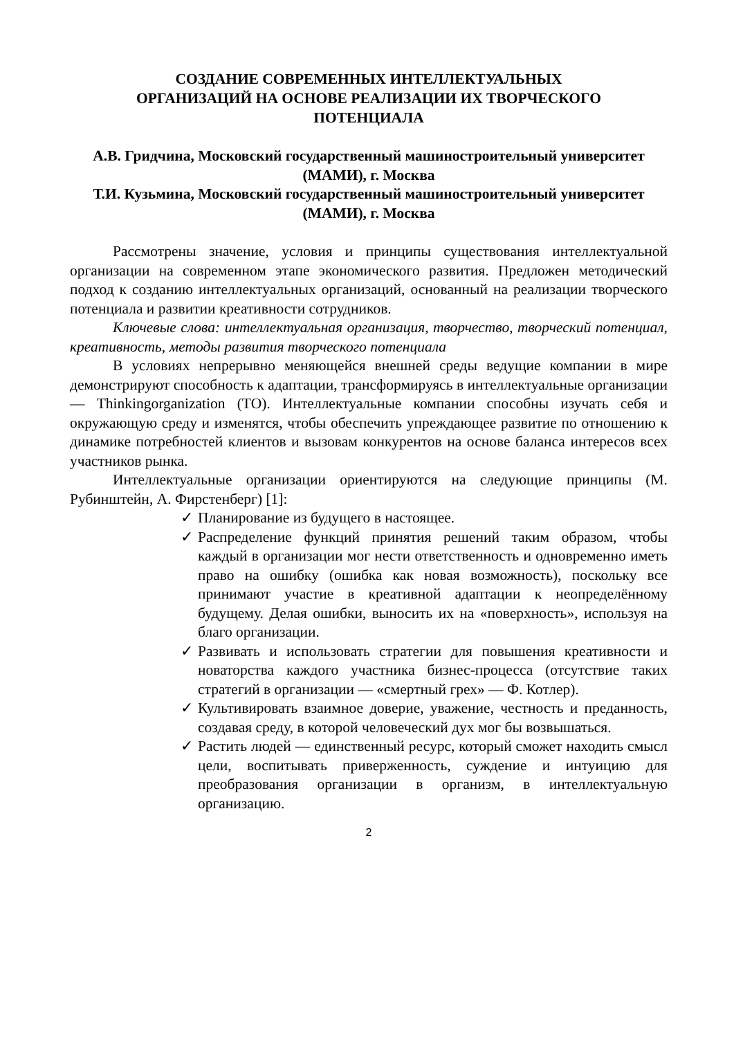СОЗДАНИЕ СОВРЕМЕННЫХ ИНТЕЛЛЕКТУАЛЬНЫХ
ОРГАНИЗАЦИЙ НА ОСНОВЕ РЕАЛИЗАЦИИ ИХ ТВОРЧЕСКОГО
ПОТЕНЦИАЛА
А.В. Гридчина, Московский государственный машиностроительный университет (МАМИ), г. Москва
Т.И. Кузьмина, Московский государственный машиностроительный университет (МАМИ), г. Москва
Рассмотрены значение, условия и принципы существования интеллектуальной организации на современном этапе экономического развития. Предложен методический подход к созданию интеллектуальных организаций, основанный на реализации творческого потенциала и развитии креативности сотрудников.
Ключевые слова: интеллектуальная организация, творчество, творческий потенциал, креативность, методы развития творческого потенциала
В условиях непрерывно меняющейся внешней среды ведущие компании в мире демонстрируют способность к адаптации, трансформируясь в интеллектуальные организации — Thinkingorganization (ТО). Интеллектуальные компании способны изучать себя и окружающую среду и изменятся, чтобы обеспечить упреждающее развитие по отношению к динамике потребностей клиентов и вызовам конкурентов на основе баланса интересов всех участников рынка.
Интеллектуальные организации ориентируются на следующие принципы (М. Рубинштейн, А. Фирстенберг) [1]:
✓ Планирование из будущего в настоящее.
✓ Распределение функций принятия решений таким образом, чтобы каждый в организации мог нести ответственность и одновременно иметь право на ошибку (ошибка как новая возможность), поскольку все принимают участие в креативной адаптации к неопределённому будущему. Делая ошибки, выносить их на «поверхность», используя на благо организации.
✓ Развивать и использовать стратегии для повышения креативности и новаторства каждого участника бизнес-процесса (отсутствие таких стратегий в организации — «смертный грех» — Ф. Котлер).
✓ Культивировать взаимное доверие, уважение, честность и преданность, создавая среду, в которой человеческий дух мог бы возвышаться.
✓ Растить людей — единственный ресурс, который сможет находить смысл цели, воспитывать приверженность, суждение и интуицию для преобразования организации в организм, в интеллектуальную организацию.
2